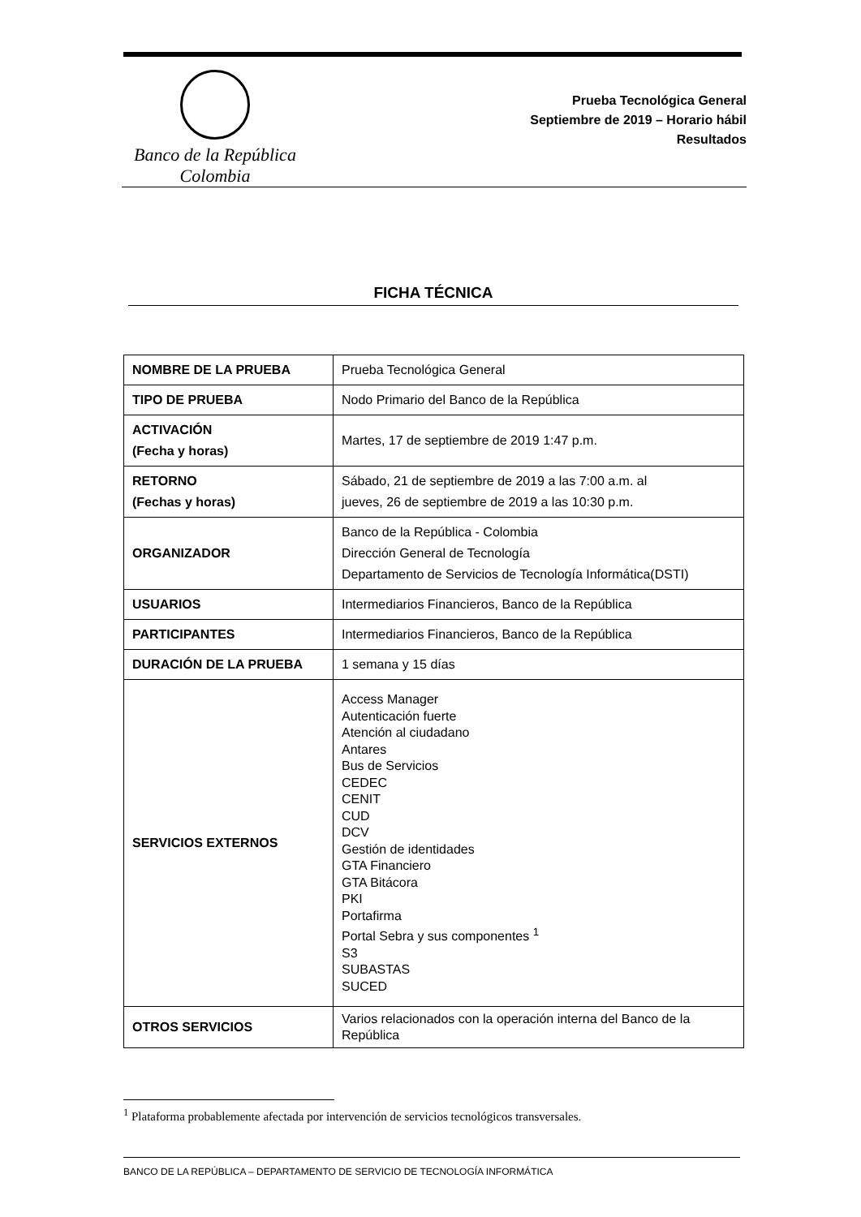Banco de la República
Colombia
Prueba Tecnológica General
Septiembre de 2019 – Horario hábil
Resultados
FICHA TÉCNICA
| NOMBRE DE LA PRUEBA | Prueba Tecnológica General |
| TIPO DE PRUEBA | Nodo Primario del Banco de la República |
| ACTIVACIÓN (Fecha y horas) | Martes, 17 de septiembre de 2019 1:47 p.m. |
| RETORNO (Fechas y horas) | Sábado, 21 de septiembre de 2019 a las 7:00 a.m. al jueves, 26 de septiembre de 2019 a las 10:30 p.m. |
| ORGANIZADOR | Banco de la República - Colombia Dirección General de Tecnología Departamento de Servicios de Tecnología Informática(DSTI) |
| USUARIOS | Intermediarios Financieros, Banco de la República |
| PARTICIPANTES | Intermediarios Financieros, Banco de la República |
| DURACIÓN DE LA PRUEBA | 1 semana y 15 días |
| SERVICIOS EXTERNOS | Access Manager Autenticación fuerte Atención al ciudadano Antares Bus de Servicios CEDEC CENIT CUD DCV Gestión de identidades GTA Financiero GTA Bitácora PKI Portafirma Portal Sebra y sus componentes <sup>1</sup> S3 SUBASTAS SUCED |
| OTROS SERVICIOS | Varios relacionados con la operación interna del Banco de la República |
<sup>1</sup> Plataforma probablemente afectada por intervención de servicios tecnológicos transversales.
BANCO DE LA REPÚBLICA – DEPARTAMENTO DE SERVICIO DE TECNOLOGÍA INFORMÁTICA